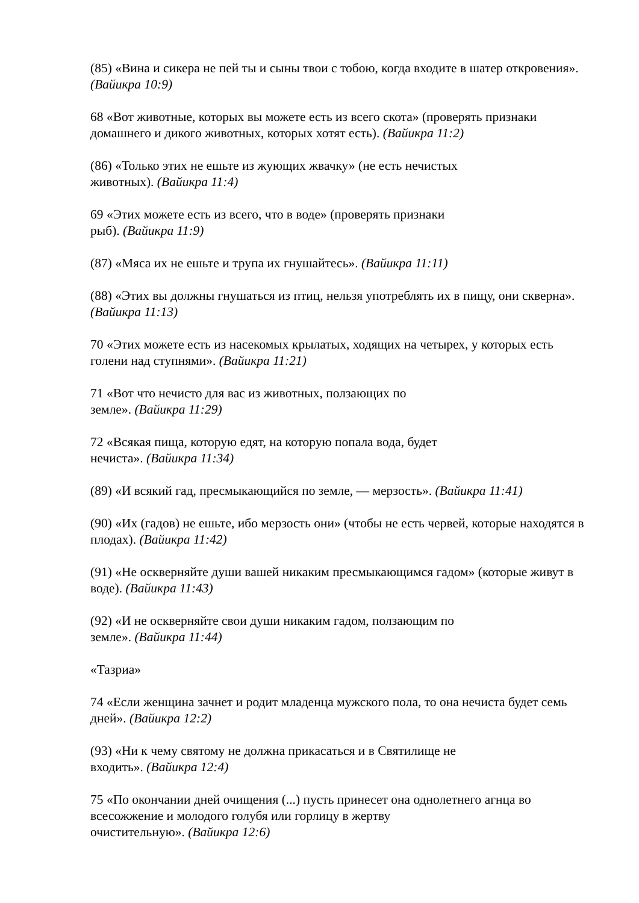(85) «Вина и сикера не пей ты и сыны твои с тобою, когда входите в шатер откровения». (Вайикра 10:9)
68 «Вот животные, которых вы можете есть из всего скота» (проверять признаки домашнего и дикого животных, которых хотят есть). (Вайикра 11:2)
(86) «Только этих не ешьте из жующих жвачку» (не есть нечистых
животных). (Вайикра 11:4)
69 «Этих можете есть из всего, что в воде» (проверять признаки
рыб). (Вайикра 11:9)
(87) «Мяса их не ешьте и трупа их гнушайтесь». (Вайикра 11:11)
(88) «Этих вы должны гнушаться из птиц, нельзя употреблять их в пищу, они скверна». (Вайикра 11:13)
70 «Этих можете есть из насекомых крылатых, ходящих на четырех, у которых есть голени над ступнями». (Вайикра 11:21)
71 «Вот что нечисто для вас из животных, ползающих по
земле». (Вайикра 11:29)
72 «Всякая пища, которую едят, на которую попала вода, будет
нечиста». (Вайикра 11:34)
(89) «И всякий гад, пресмыкающийся по земле, — мерзость». (Вайикра 11:41)
(90) «Их (гадов) не ешьте, ибо мерзость они» (чтобы не есть червей, которые находятся в плодах). (Вайикра 11:42)
(91) «Не оскверняйте души вашей никаким пресмыкающимся гадом» (которые живут в воде). (Вайикра 11:43)
(92) «И не оскверняйте свои души никаким гадом, ползающим по
земле». (Вайикра 11:44)
«Тазриа»
74 «Если женщина зачнет и родит младенца мужского пола, то она нечиста будет семь дней». (Вайикра 12:2)
(93) «Ни к чему святому не должна прикасаться и в Святилище не
входить». (Вайикра 12:4)
75 «По окончании дней очищения (...) пусть принесет она однолетнего агнца во всесожжение и молодого голубя или горлицу в жертву
очистительную». (Вайикра 12:6)